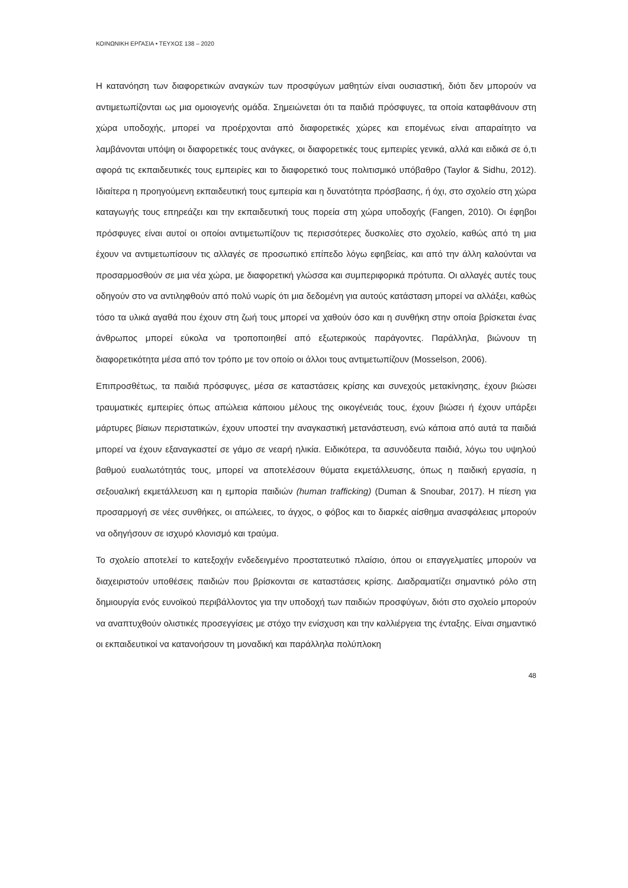ΚΟΙΝΩΝΙΚΗ ΕΡΓΑΣΙΑ • ΤΕΥΧΟΣ 138 – 2020
Η κατανόηση των διαφορετικών αναγκών των προσφύγων μαθητών είναι ουσιαστική, διότι δεν μπορούν να αντιμετωπίζονται ως μια ομοιογενής ομάδα. Σημειώνεται ότι τα παιδιά πρόσφυγες, τα οποία καταφθάνουν στη χώρα υποδοχής, μπορεί να προέρχονται από διαφορετικές χώρες και επομένως είναι απαραίτητο να λαμβάνονται υπόψη οι διαφορετικές τους ανάγκες, οι διαφορετικές τους εμπειρίες γενικά, αλλά και ειδικά σε ό,τι αφορά τις εκπαιδευτικές τους εμπειρίες και το διαφορετικό τους πολιτισμικό υπόβαθρο (Taylor & Sidhu, 2012). Ιδιαίτερα η προηγούμενη εκπαιδευτική τους εμπειρία και η δυνατότητα πρόσβασης, ή όχι, στο σχολείο στη χώρα καταγωγής τους επηρεάζει και την εκπαιδευτική τους πορεία στη χώρα υποδοχής (Fangen, 2010). Οι έφηβοι πρόσφυγες είναι αυτοί οι οποίοι αντιμετωπίζουν τις περισσότερες δυσκολίες στο σχολείο, καθώς από τη μια έχουν να αντιμετωπίσουν τις αλλαγές σε προσωπικό επίπεδο λόγω εφηβείας, και από την άλλη καλούνται να προσαρμοσθούν σε μια νέα χώρα, με διαφορετική γλώσσα και συμπεριφορικά πρότυπα. Οι αλλαγές αυτές τους οδηγούν στο να αντιληφθούν από πολύ νωρίς ότι μια δεδομένη για αυτούς κατάσταση μπορεί να αλλάξει, καθώς τόσο τα υλικά αγαθά που έχουν στη ζωή τους μπορεί να χαθούν όσο και η συνθήκη στην οποία βρίσκεται ένας άνθρωπος μπορεί εύκολα να τροποποιηθεί από εξωτερικούς παράγοντες. Παράλληλα, βιώνουν τη διαφορετικότητα μέσα από τον τρόπο με τον οποίο οι άλλοι τους αντιμετωπίζουν (Mosselson, 2006).
Επιπροσθέτως, τα παιδιά πρόσφυγες, μέσα σε καταστάσεις κρίσης και συνεχούς μετακίνησης, έχουν βιώσει τραυματικές εμπειρίες όπως απώλεια κάποιου μέλους της οικογένειάς τους, έχουν βιώσει ή έχουν υπάρξει μάρτυρες βίαιων περιστατικών, έχουν υποστεί την αναγκαστική μετανάστευση, ενώ κάποια από αυτά τα παιδιά μπορεί να έχουν εξαναγκαστεί σε γάμο σε νεαρή ηλικία. Ειδικότερα, τα ασυνόδευτα παιδιά, λόγω του υψηλού βαθμού ευαλωτότητάς τους, μπορεί να αποτελέσουν θύματα εκμετάλλευσης, όπως η παιδική εργασία, η σεξουαλική εκμετάλλευση και η εμπορία παιδιών (human trafficking) (Duman & Snoubar, 2017). Η πίεση για προσαρμογή σε νέες συνθήκες, οι απώλειες, το άγχος, ο φόβος και το διαρκές αίσθημα ανασφάλειας μπορούν να οδηγήσουν σε ισχυρό κλονισμό και τραύμα.
Το σχολείο αποτελεί το κατεξοχήν ενδεδειγμένο προστατευτικό πλαίσιο, όπου οι επαγγελματίες μπορούν να διαχειριστούν υποθέσεις παιδιών που βρίσκονται σε καταστάσεις κρίσης. Διαδραματίζει σημαντικό ρόλο στη δημιουργία ενός ευνοϊκού περιβάλλοντος για την υποδοχή των παιδιών προσφύγων, διότι στο σχολείο μπορούν να αναπτυχθούν ολιστικές προσεγγίσεις με στόχο την ενίσχυση και την καλλιέργεια της ένταξης. Είναι σημαντικό οι εκπαιδευτικοί να κατανοήσουν τη μοναδική και παράλληλα πολύπλοκη
48